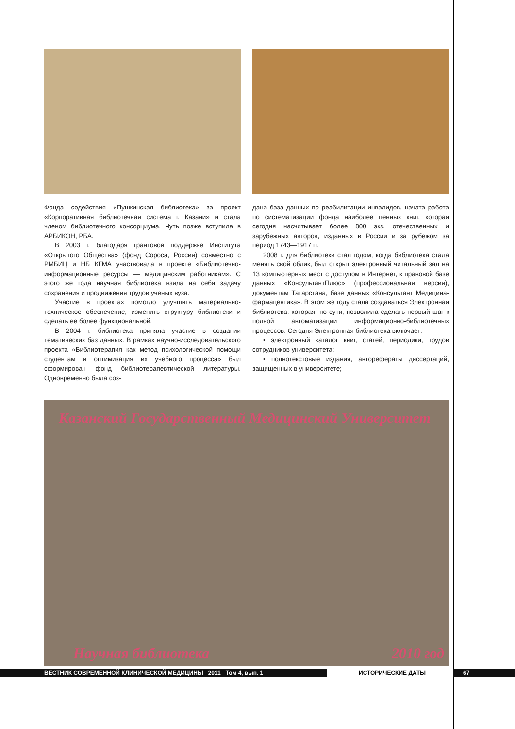Фонда содействия «Пушкинская библиотека» за проект «Корпоративная библиотечная система г. Казани» и стала членом библиотечного консорциума. Чуть позже вступила в АРБИКОН, РБА.
В 2003 г. благодаря грантовой поддержке Института «Открытого Общества» (фонд Сороса, Россия) совместно с РМБИЦ и НБ КГМА участвовала в проекте «Библиотечно-информационные ресурсы — медицинским работникам». С этого же года научная библиотека взяла на себя задачу сохранения и продвижения трудов ученых вуза.
Участие в проектах помогло улучшить материально-техническое обеспечение, изменить структуру библиотеки и сделать ее более функциональной.
В 2004 г. библиотека приняла участие в создании тематических баз данных. В рамках научно-исследовательского проекта «Библиотерапия как метод психологической помощи студентам и оптимизация их учебного процесса» был сформирован фонд библиотерапевтической литературы. Одновременно была соз-
дана база данных по реабилитации инвалидов, начата работа по систематизации фонда наиболее ценных книг, которая сегодня насчитывает более 800 экз. отечественных и зарубежных авторов, изданных в России и за рубежом за период 1743—1917 гг.
2008 г. для библиотеки стал годом, когда библиотека стала менять свой облик, был открыт электронный читальный зал на 13 компьютерных мест с доступом в Интернет, к правовой базе данных «КонсультантПлюс» (профессиональная версия), документам Татарстана, базе данных «Консультант Медицина-фармацевтика». В этом же году стала создаваться Электронная библиотека, которая, по сути, позволила сделать первый шаг к полной автоматизации информационно-библиотечных процессов. Сегодня Электронная библиотека включает:
• электронный каталог книг, статей, периодики, трудов сотрудников университета;
• полнотекстовые издания, авторефераты диссертаций, защищенных в университете;
Казанский Государственный Медицинский Университет
Научная библиотека 2010 год
ВЕСТНИК СОВРЕМЕННОЙ КЛИНИЧЕСКОЙ МЕДИЦИНЫ 2011 Том 4, вып. 1 ИСТОРИЧЕСКИЕ ДАТЫ 67